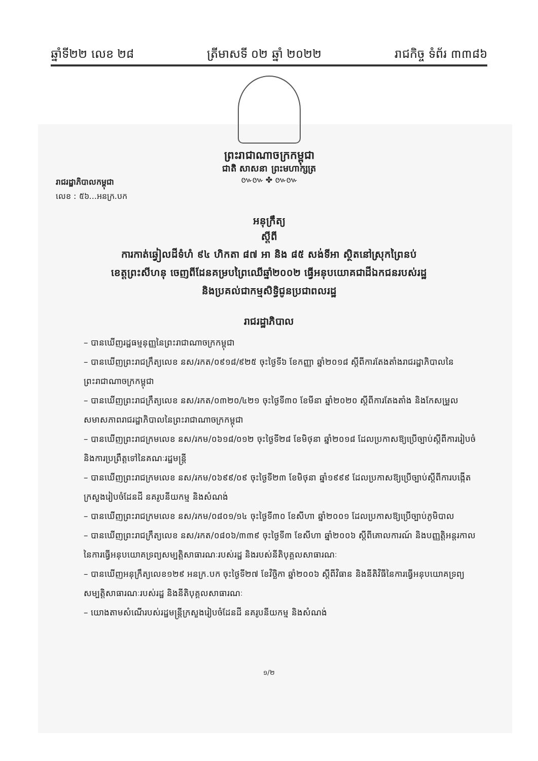ឆ្នាំទី២២ លេខ ២៨ ត្រីមាសទី ០២ ឆ្នាំ ២០២២ រាជកិច្ច ទំព័រ ៣៣៨៦
ព្រះរាជាណាចក្រកម្ពុជា
ជាតិ សាសនា ព្រះមហាក្សត្រ
៚៚ ✤ ៚៚
រាជរដ្ឋាភិបាលកម្ពុជា
លេខ : ៥៦...អនក្រ.បក
អនុក្រឹត្យ
ស្តីពី
ការកាត់ឆ្វៀលដីទំហំ ៩៤ ហិកតា ៨៧ អា និង ៨៥ សង់ទីអា ស្ថិតនៅស្រុកព្រៃនប់
ខេត្តព្រះសីហនុ ចេញពីដែនគម្របព្រៃឈើឆ្នាំ២០០២ ធ្វើអនុបយោគជាដីឯកជនរបស់រដ្ឋ
និងប្រគល់ជាកម្មសិទ្ធិជូនប្រជាពលរដ្ឋ
រាជរដ្ឋាភិបាល
– បានឃើញរដ្ឋធម្មនុញ្ញនៃព្រះរាជាណាចក្រកម្ពុជា
– បានឃើញព្រះរាជក្រឹត្យលេខ នស/រកត/០៩១៨/៩២៥ ចុះថ្ងៃទី៦ ខែកញ្ញា ឆ្នាំ២០១៨ ស្តីពីការតែងតាំងរាជរដ្ឋាភិបាលនៃព្រះរាជាណាចក្រកម្ពុជា
– បានឃើញព្រះរាជក្រឹត្យលេខ នស/រកត/០៣២០/៤២១ ចុះថ្ងៃទី៣០ ខែមីនា ឆ្នាំ២០២០ ស្តីពីការតែងតាំង និងកែសម្រួលសមាសភាពរាជរដ្ឋាភិបាលនៃព្រះរាជាណាចក្រកម្ពុជា
– បានឃើញព្រះរាជក្រមលេខ នស/រកម/០៦១៨/០១២ ចុះថ្ងៃទី២៨ ខែមិថុនា ឆ្នាំ២០១៨ ដែលប្រកាសឱ្យប្រើច្បាប់ស្តីពីការរៀបចំនិងការប្រព្រឹត្តទៅនៃគណៈរដ្ឋមន្ត្រី
– បានឃើញព្រះរាជក្រមលេខ នស/រកម/០៦៩៩/០៩ ចុះថ្ងៃទី២៣ ខែមិថុនា ឆ្នាំ១៩៩៩ ដែលប្រកាសឱ្យប្រើច្បាប់ស្តីពីការបង្កើតក្រសួងរៀបចំដែនដី នគរូបនីយកម្ម និងសំណង់
– បានឃើញព្រះរាជក្រមលេខ នស/រកម/០៨០១/១៤ ចុះថ្ងៃទី៣០ ខែសីហា ឆ្នាំ២០០១ ដែលប្រកាសឱ្យប្រើច្បាប់ភូមិបាល
– បានឃើញព្រះរាជក្រឹត្យលេខ នស/រកត/០៨០៦/៣៣៩ ចុះថ្ងៃទី៣ ខែសីហា ឆ្នាំ២០០៦ ស្តីពីគោលការណ៍ និងបញ្ញត្តិអន្តរកាលនៃការធ្វើអនុបយោគទ្រព្យសម្បត្តិសាធារណៈរបស់រដ្ឋ និងរបស់នីតិបុគ្គលសាធារណៈ
– បានឃើញអនុក្រឹត្យលេខ១២៩ អនក្រ.បក ចុះថ្ងៃទី២៧ ខែវិច្ឆិកា ឆ្នាំ២០០៦ ស្តីពីវិធាន និងនីតិវិធីនៃការធ្វើអនុបយោគទ្រព្យសម្បត្តិសាធារណៈរបស់រដ្ឋ និងនីតិបុគ្គលសាធារណៈ
– យោងតាមសំណើរបស់រដ្ឋមន្ត្រីក្រសួងរៀបចំដែនដី នគរូបនីយកម្ម និងសំណង់
១/២